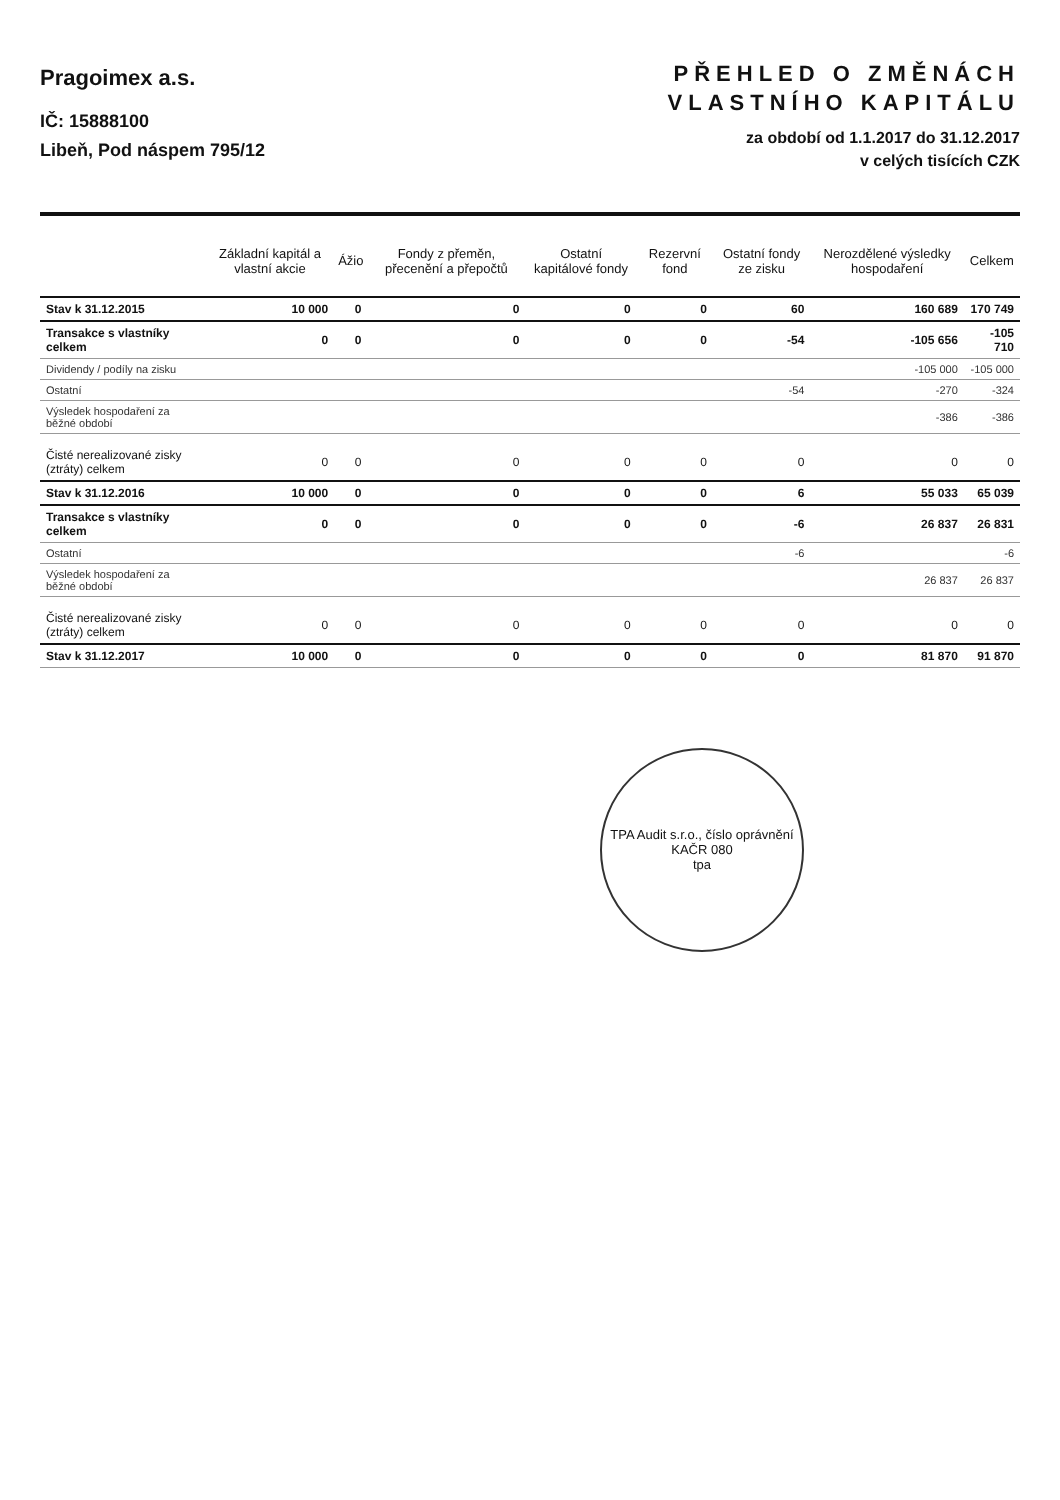Pragoimex a.s.
IČ: 15888100
Libeň, Pod náspem 795/12
PŘEHLED O ZMĚNÁCH
VLASTNÍHO KAPITÁLU
za období od 1.1.2017 do 31.12.2017
v celých tisících CZK
| | Základní kapitál a vlastní akcie | Ážio | Fondy z přeměn, přecenění a přepočtů | Ostatní kapitálové fondy | Rezervní fond | Ostatní fondy ze zisku | Nerozdělené výsledky hospodaření | Celkem |
| --- | --- | --- | --- | --- | --- | --- | --- | --- |
| Stav k 31.12.2015 | 10 000 | 0 | 0 | 0 | 0 | 60 | 160 689 | 170 749 |
| Transakce s vlastníky celkem | 0 | 0 | 0 | 0 | 0 | -54 | -105 656 | -105 710 |
| Dividendy / podíly na zisku | | | | | | | -105 000 | -105 000 |
| Ostatní | | | | | | -54 | -270 | -324 |
| Výsledek hospodaření za běžné období | | | | | | | -386 | -386 |
| Čisté nerealizované zisky (ztráty) celkem | 0 | 0 | 0 | 0 | 0 | 0 | 0 | 0 |
| Stav k 31.12.2016 | 10 000 | 0 | 0 | 0 | 0 | 6 | 55 033 | 65 039 |
| Transakce s vlastníky celkem | 0 | 0 | 0 | 0 | 0 | -6 | 26 837 | 26 831 |
| Ostatní | | | | | | -6 | | -6 |
| Výsledek hospodaření za běžné období | | | | | | | 26 837 | 26 837 |
| Čisté nerealizované zisky (ztráty) celkem | 0 | 0 | 0 | 0 | 0 | 0 | 0 | 0 |
| Stav k 31.12.2017 | 10 000 | 0 | 0 | 0 | 0 | 0 | 81 870 | 91 870 |
TPA Audit s.r.o., číslo oprávnění KAČR 080
tpa